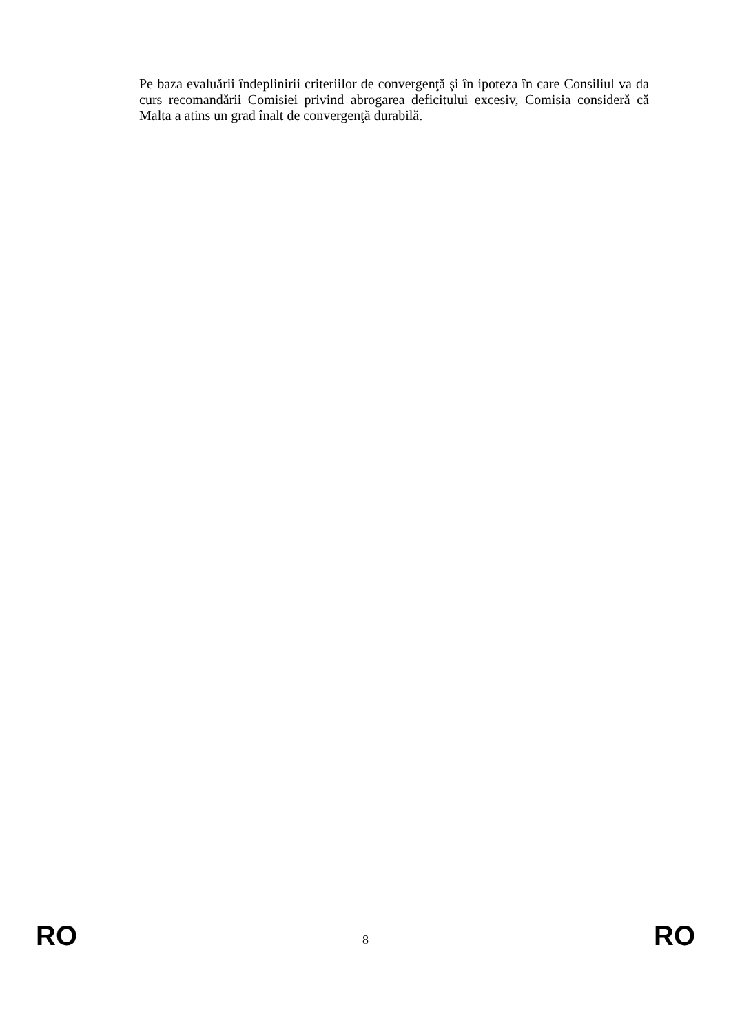Pe baza evaluării îndeplinirii criteriilor de convergenţă şi în ipoteza în care Consiliul va da curs recomandării Comisiei privind abrogarea deficitului excesiv, Comisia consideră că Malta a atins un grad înalt de convergenţă durabilă.
RO 8 RO